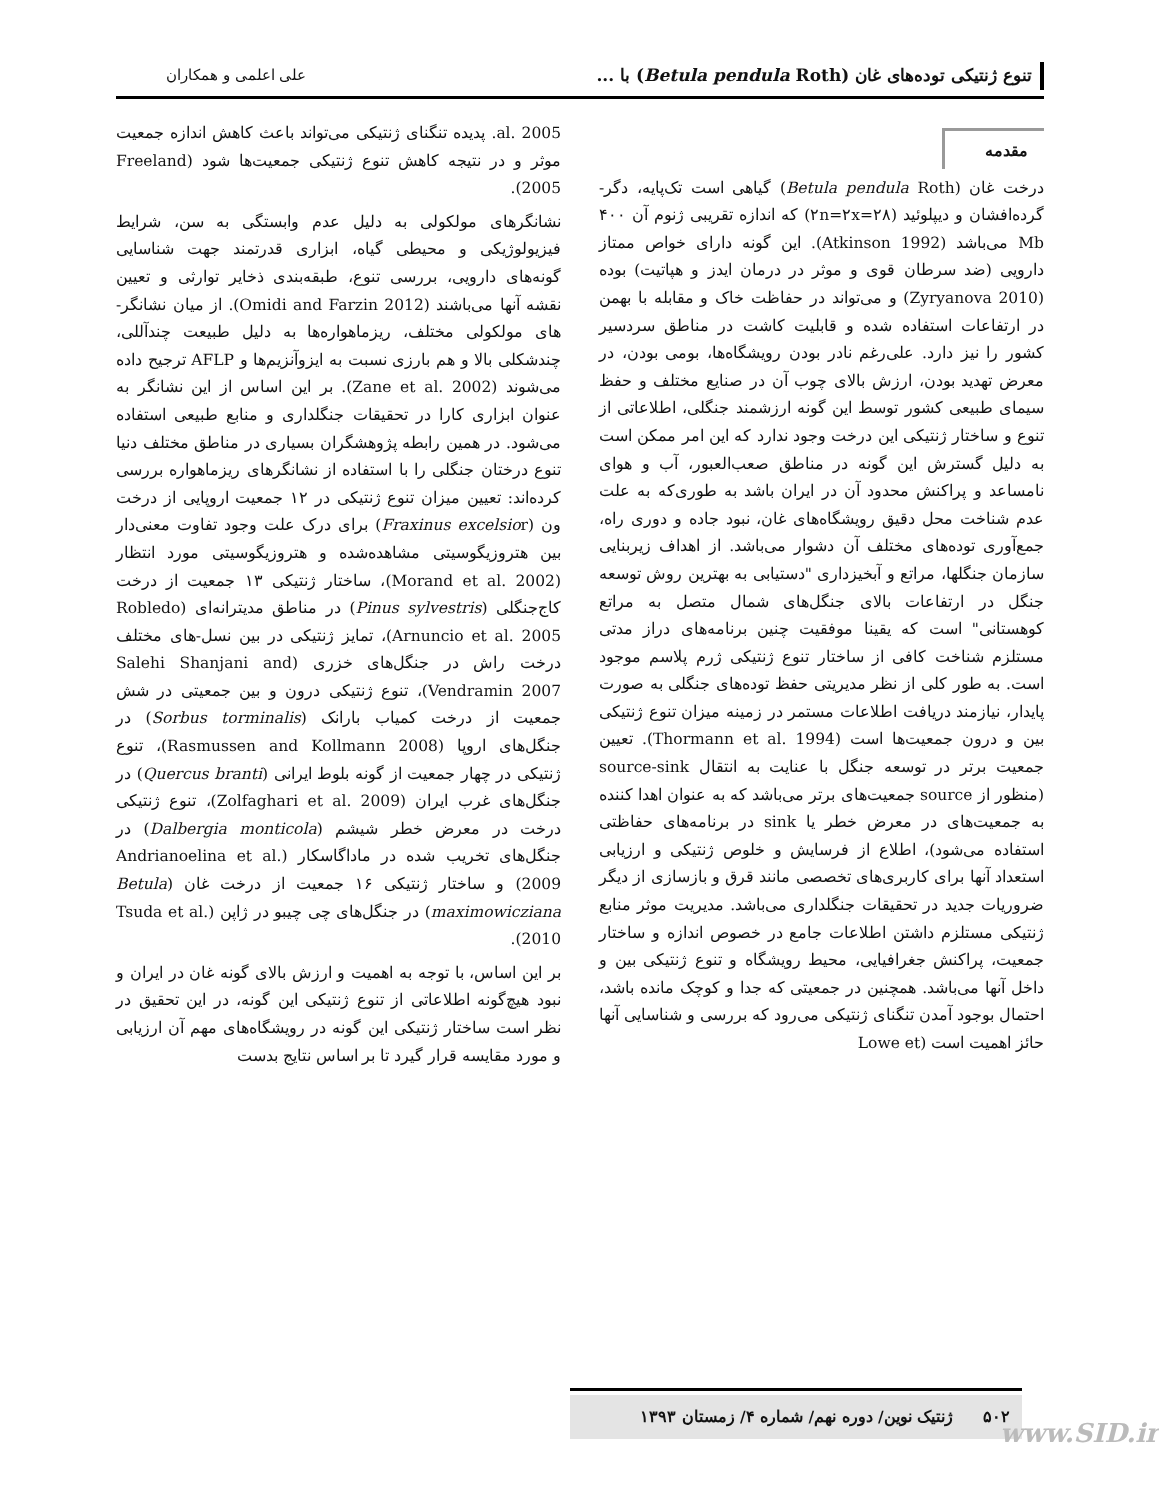تنوع ژنتیکی توده‌های غان (Betula pendula Roth) با ... علی اعلمی و همکاران
مقدمه
درخت غان (Betula pendula Roth) گیاهی است تک‌پایه، دگر-گرده‌افشان و دیپلوئید (۲n=۲x=۲۸) که اندازه تقریبی ژنوم آن ۴۰۰ Mb می‌باشد (Atkinson 1992). این گونه دارای خواص ممتاز دارویی (ضد سرطان قوی و موثر در درمان ایدز و هپاتیت) بوده (Zyryanova 2010) و می‌تواند در حفاظت خاک و مقابله با بهمن در ارتفاعات استفاده شده و قابلیت کاشت در مناطق سردسیر کشور را نیز دارد. علی‌رغم نادر بودن رویشگاه‌ها، بومی بودن، در معرض تهدید بودن، ارزش بالای چوب آن در صنایع مختلف و حفظ سیمای طبیعی کشور توسط این گونه ارزشمند جنگلی، اطلاعاتی از تنوع و ساختار ژنتیکی این درخت وجود ندارد که این امر ممکن است به دلیل گسترش این گونه در مناطق صعب‌العبور، آب و هوای نامساعد و پراکنش محدود آن در ایران باشد به طوری‌که به علت عدم شناخت محل دقیق رویشگاه‌های غان، نبود جاده و دوری راه، جمع‌آوری توده‌های مختلف آن دشوار می‌باشد. از اهداف زیربنایی سازمان جنگلها، مراتع و آبخیزداری "دستیابی به بهترین روش توسعه جنگل در ارتفاعات بالای جنگل‌های شمال متصل به مراتع کوهستانی" است که یقینا موفقیت چنین برنامه‌های دراز مدتی مستلزم شناخت کافی از ساختار تنوع ژنتیکی ژرم پلاسم موجود است. به طور کلی از نظر مدیریتی حفظ توده‌های جنگلی به صورت پایدار، نیازمند دریافت اطلاعات مستمر در زمینه میزان تنوع ژنتیکی بین و درون جمعیت‌ها است (Thormann et al. 1994). تعیین جمعیت برتر در توسعه جنگل با عنایت به انتقال source-sink (منظور از source جمعیت‌های برتر می‌باشد که به عنوان اهدا کننده به جمعیت‌های در معرض خطر یا sink در برنامه‌های حفاظتی استفاده می‌شود)، اطلاع از فرسایش و خلوص ژنتیکی و ارزیابی استعداد آنها برای کاربری‌های تخصصی مانند قرق و بازسازی از دیگر ضروریات جدید در تحقیقات جنگلداری می‌باشد. مدیریت موثر منابع ژنتیکی مستلزم داشتن اطلاعات جامع در خصوص اندازه و ساختار جمعیت، پراکنش جغرافیایی، محیط رویشگاه و تنوع ژنتیکی بین و داخل آنها می‌باشد. همچنین در جمعیتی که جدا و کوچک مانده باشد، احتمال بوجود آمدن تنگنای ژنتیکی می‌رود که بررسی و شناسایی آنها حائز اهمیت است (Lowe et
al. 2005. پدیده تنگنای ژنتیکی می‌تواند باعث کاهش اندازه جمعیت موثر و در نتیجه کاهش تنوع ژنتیکی جمعیت‌ها شود (Freeland 2005).
نشانگرهای مولکولی به دلیل عدم وابستگی به سن، شرایط فیزیولوژیکی و محیطی گیاه، ابزاری قدرتمند جهت شناسایی گونه‌های دارویی، بررسی تنوع، طبقه‌بندی ذخایر توارثی و تعیین نقشه آنها می‌باشند (Omidi and Farzin 2012). از میان نشانگر-های مولکولی مختلف، ریزماهواره‌ها به دلیل طبیعت چندآللی، چندشکلی بالا و هم بارزی نسبت به ایزوآنزیم‌ها و AFLP ترجیح داده می‌شوند (Zane et al. 2002). بر این اساس از این نشانگر به عنوان ابزاری کارا در تحقیقات جنگلداری و منابع طبیعی استفاده می‌شود. در همین رابطه پژوهشگران بسیاری در مناطق مختلف دنیا تنوع درختان جنگلی را با استفاده از نشانگرهای ریزماهواره بررسی کرده‌اند: تعیین میزان تنوع ژنتیکی در ۱۲ جمعیت اروپایی از درخت ون (Fraxinus excelsior) برای درک علت وجود تفاوت معنی‌دار بین هتروزیگوسیتی مشاهده‌شده و هتروزیگوسیتی مورد انتظار (Morand et al. 2002)، ساختار ژنتیکی ۱۳ جمعیت از درخت کاج‌جنگلی (Pinus sylvestris) در مناطق مدیترانه‌ای (Robledo Arnuncio et al. 2005)، تمایز ژنتیکی در بین نسل-های مختلف درخت راش در جنگل‌های خزری (Salehi Shanjani and Vendramin 2007)، تنوع ژنتیکی درون و بین جمعیتی در شش جمعیت از درخت کمیاب بارانک (Sorbus torminalis) در جنگل‌های اروپا (Rasmussen and Kollmann 2008)، تنوع ژنتیکی در چهار جمعیت از گونه بلوط ایرانی (Quercus branti) در جنگل‌های غرب ایران (Zolfaghari et al. 2009)، تنوع ژنتیکی درخت در معرض خطر شیشم (Dalbergia monticola) در جنگل‌های تخریب شده در ماداگاسکار (Andrianoelina et al. 2009) و ساختار ژنتیکی ۱۶ جمعیت از درخت غان (Betula maximowicziana) در جنگل‌های چی چیبو در ژاپن (Tsuda et al. 2010).
بر این اساس، با توجه به اهمیت و ارزش بالای گونه غان در ایران و نبود هیچ‌گونه اطلاعاتی از تنوع ژنتیکی این گونه، در این تحقیق در نظر است ساختار ژنتیکی این گونه در رویشگاه‌های مهم آن ارزیابی و مورد مقایسه قرار گیرد تا بر اساس نتایج بدست
۵۰۲ ژنتیک نوین/ دوره نهم/ شماره ۴/ زمستان ۱۳۹۳
www.SID.ir